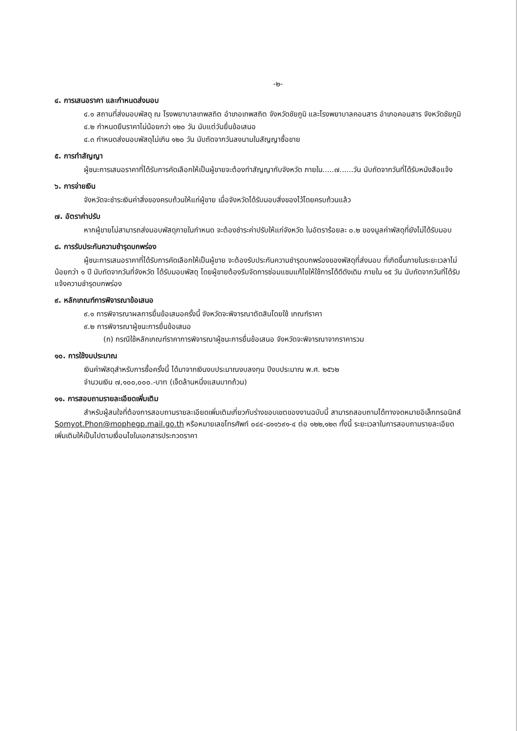-๒-
๔. การเสนอราคา และกำหนดส่งมอบ
๔.๑ สถานที่ส่งมอบพัสดุ ณ โรงพยาบาลเทพสถิต อำเภอเทพสถิต จังหวัดชัยภูมิ และโรงพยาบาลคอนสาร อำเภอคอนสาร จังหวัดชัยภูมิ
๔.๒ กำหนดยืนราคาไม่น้อยกว่า ๑๒๐ วัน นับแต่วันยื่นข้อเสนอ
๔.๓ กำหนดส่งมอบพัสดุไม่เกิน ๑๒๐ วัน นับถัดจากวันลงนามในสัญญาซื้อขาย
๕. การทำสัญญา
ผู้ชนะการเสนอราคาที่ได้รับการคัดเลือกให้เป็นผู้ขายจะต้องทำสัญญากับจังหวัด ภายใน.....๗......วัน นับถัดจากวันที่ได้รับหนังสือแจ้ง
๖. การจ่ายเงิน
จังหวัดจะชำระเงินค่าสิ่งของครบถ้วนให้แก่ผู้ขาย เมื่อจังหวัดได้รับมอบสิ่งของไว้โดยครบถ้วนแล้ว
๗. อัตราค่าปรับ
หากผู้ขายไม่สามารถส่งมอบพัสดุภายในกำหนด จะต้องชำระค่าปรับให้แก่จังหวัด ในอัตราร้อยละ ๐.๒ ของมูลค่าพัสดุที่ยังไม่ได้รับมอบ
๘. การรับประกันความชำรุดบกพร่อง
ผู้ชนะการเสนอราคาที่ได้รับการคัดเลือกให้เป็นผู้ขาย จะต้องรับประกันความชำรุดบกพร่องของพัสดุที่ส่งมอบ ที่เกิดขึ้นภายในระยะเวลาไม่น้อยกว่า ๑ ปี นับถัดจากวันที่จังหวัด ได้รับมอบพัสดุ โดยผู้ขายต้องรีบจัดการซ่อมแซมแก้ไขให้ใช้การได้ดีดังเดิม ภายใน ๑๕ วัน นับถัดจากวันที่ได้รับแจ้งความชำรุดบกพร่อง
๙. หลักเกณฑ์การพิจารณาข้อเสนอ
๙.๑ การพิจารณาผลการยื่นข้อเสนอครั้งนี้ จังหวัดจะพิจารณาตัดสินโดยใช้ เกณฑ์ราคา
๙.๒ การพิจารณาผู้ชนะการยื่นข้อเสนอ
(ก) กรณีใช้หลักเกณฑ์ราคาการพิจารณาผู้ชนะการยื่นข้อเสนอ จังหวัดจะพิจารณาจากราคารวม
๑๐. การใช้งบประมาณ
เงินค่าพัสดุสำหรับการซื้อครั้งนี้ ได้มาจากเงินงบประมาณงบลงทุน ปีงบประมาณ พ.ศ. ๒๕๖๒
จำนวนเงิน ๗,๑๐๐,๐๐๐.-บาท (เจ็ดล้านหนึ่งแสนบาทถ้วน)
๑๑. การสอบถามรายละเอียดเพิ่มเติม
สำหรับผู้สนใจที่ต้องการสอบถามรายละเอียดเพิ่มเติมเกี่ยวกับร่างขอบเขตของงานฉบับนี้ สามารถสอบถามได้ทางจดหมายอิเล็กทรอนิกส์ Somyot.Phon@mophegp.mail.go.th หรือหมายเลขโทรศัพท์ ๐๔๔-๘๑๑๖๙๑-๔ ต่อ ๑๒๒,๑๒๓ ทั้งนี้ ระยะเวลาในการสอบถามรายละเอียดเพิ่มเติมให้เป็นไปตามเงื่อนไขในเอกสารประกวดราคา